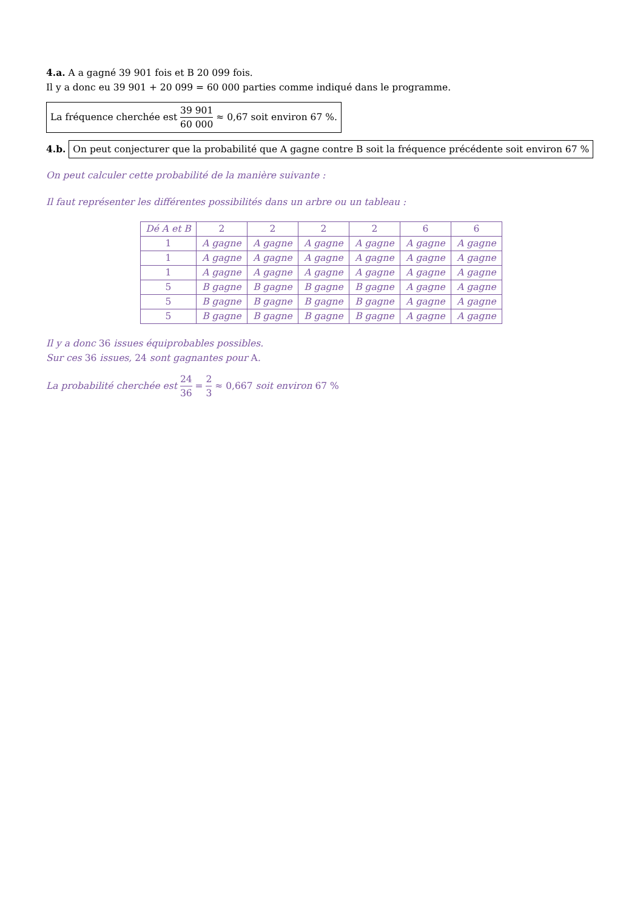4.a. A a gagné 39 901 fois et B 20 099 fois.
Il y a donc eu 39 901 + 20 099 = 60 000 parties comme indiqué dans le programme.
La fréquence cherchée est 39 901 60 000 ≈ 0,67 soit environ 67 %.
4.b. On peut conjecturer que la probabilité que A gagne contre B soit la fréquence précédente soit environ 67 %
On peut calculer cette probabilité de la manière suivante :
Il faut représenter les différentes possibilités dans un arbre ou un tableau :
| Dé A et B | 2 | 2 | 2 | 2 | 6 | 6 |
| 1 | A gagne | A gagne | A gagne | A gagne | A gagne | A gagne |
| 1 | A gagne | A gagne | A gagne | A gagne | A gagne | A gagne |
| 1 | A gagne | A gagne | A gagne | A gagne | A gagne | A gagne |
| 5 | B gagne | B gagne | B gagne | B gagne | A gagne | A gagne |
| 5 | B gagne | B gagne | B gagne | B gagne | A gagne | A gagne |
| 5 | B gagne | B gagne | B gagne | B gagne | A gagne | A gagne |
Il y a donc 36 issues équiprobables possibles.
Sur ces 36 issues, 24 sont gagnantes pour A.
La probabilité cherchée est 24 36 = 2 3 ≈ 0,667 soit environ 67 %